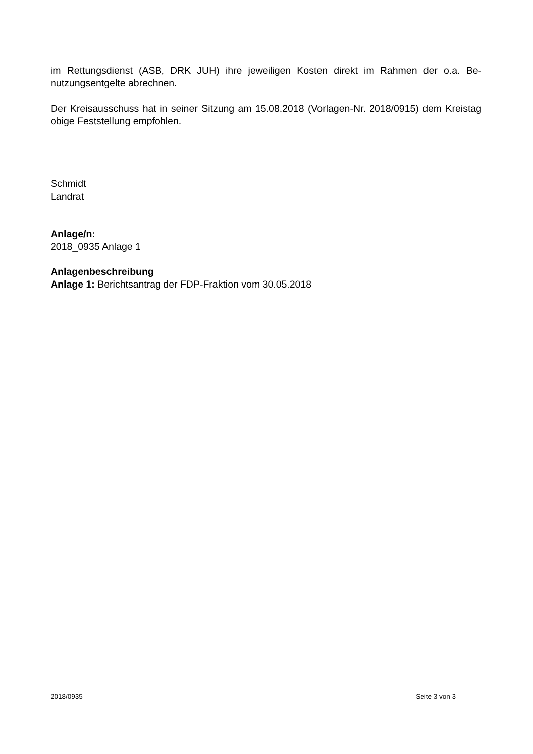im Rettungsdienst (ASB, DRK JUH) ihre jeweiligen Kosten direkt im Rahmen der o.a. Be-nutzungsentgelte abrechnen.
Der Kreisausschuss hat in seiner Sitzung am 15.08.2018 (Vorlagen-Nr. 2018/0915) dem Kreistag obige Feststellung empfohlen.
Schmidt
Landrat
Anlage/n:
2018_0935 Anlage 1
Anlagenbeschreibung
Anlage 1: Berichtsantrag der FDP-Fraktion vom 30.05.2018
2018/0935 Seite 3 von 3